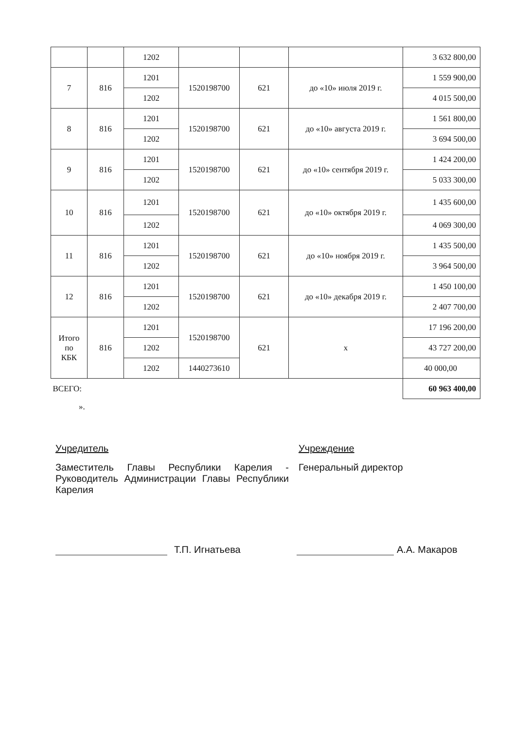| | | 1202 | | | | 3 632 800,00 |
| 7 | 816 | 1201 | 1520198700 | 621 | до «10» июля 2019 г. | 1 559 900,00 |
| | | 1202 | | | | 4 015 500,00 |
| 8 | 816 | 1201 | 1520198700 | 621 | до «10» августа 2019 г. | 1 561 800,00 |
| | | 1202 | | | | 3 694 500,00 |
| 9 | 816 | 1201 | 1520198700 | 621 | до «10» сентября 2019 г. | 1 424 200,00 |
| | | 1202 | | | | 5 033 300,00 |
| 10 | 816 | 1201 | 1520198700 | 621 | до «10» октября 2019 г. | 1 435 600,00 |
| | | 1202 | | | | 4 069 300,00 |
| 11 | 816 | 1201 | 1520198700 | 621 | до «10» ноября 2019 г. | 1 435 500,00 |
| | | 1202 | | | | 3 964 500,00 |
| 12 | 816 | 1201 | 1520198700 | 621 | до «10» декабря 2019 г. | 1 450 100,00 |
| | | 1202 | | | | 2 407 700,00 |
| Итого по КБК | 816 | 1201 | 1520198700 | 621 | х | 17 196 200,00 |
| | | 1202 | | | | 43 727 200,00 |
| | | 1202 | 1440273610 | | | 40 000,00 |
| ВСЕГО: | | | | | | 60 963 400,00 |
».
Учредитель
Заместитель Главы Республики Карелия - Руководитель Администрации Главы Республики Карелия
Учреждение
Генеральный директор
Т.П. Игнатьева А.А. Макаров